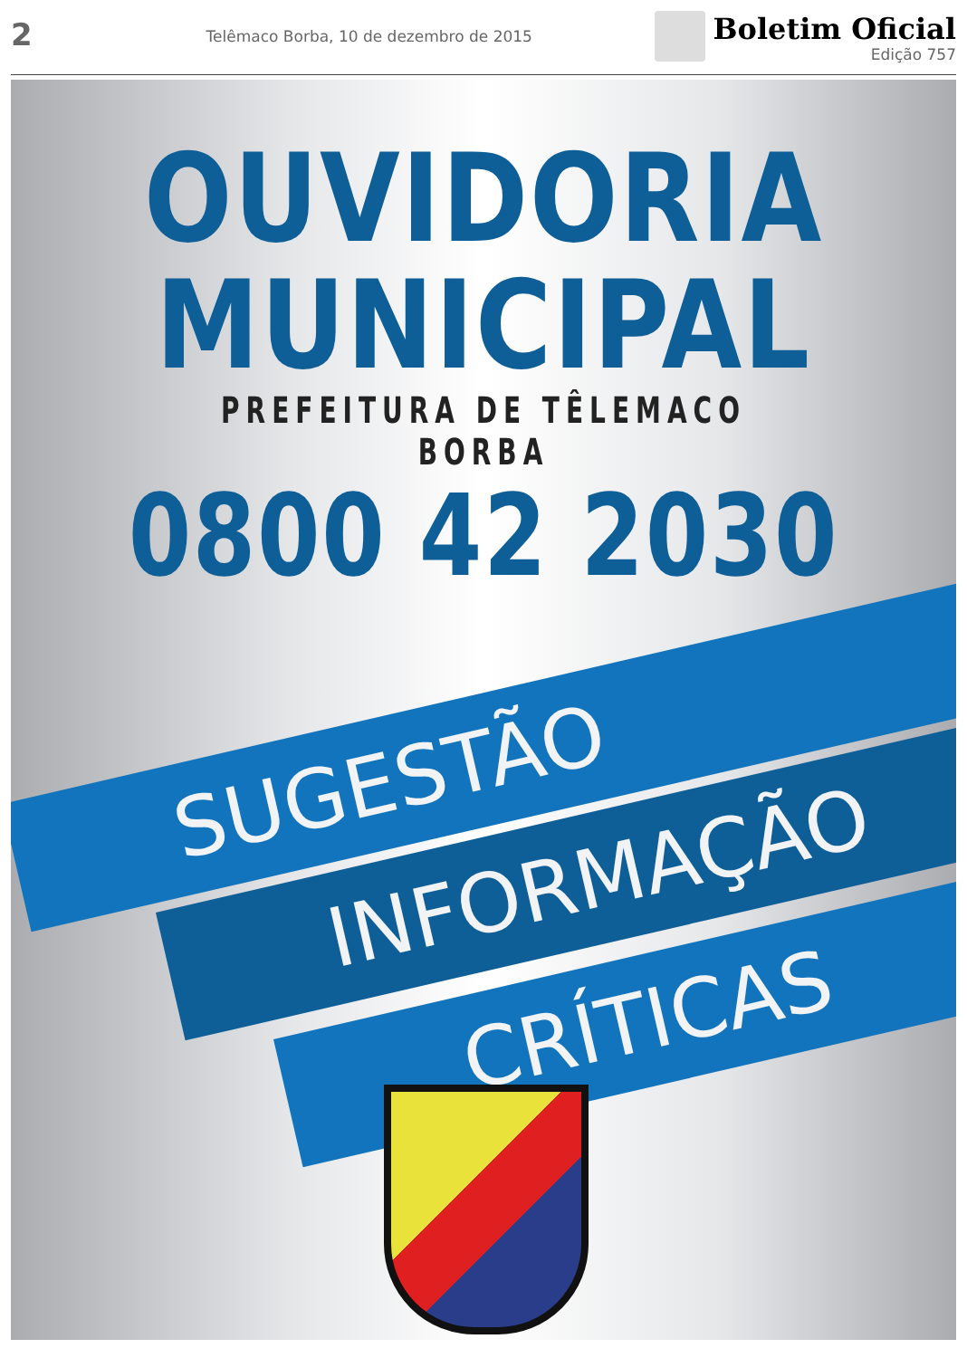2
Telêmaco Borba, 10 de dezembro de 2015
Boletim Oficial
Edição 757
OUVIDORIA
MUNICIPAL
PREFEITURA DE TÊLEMACO BORBA
0800 42 2030
SUGESTÃO
INFORMAÇÃO
CRÍTICAS